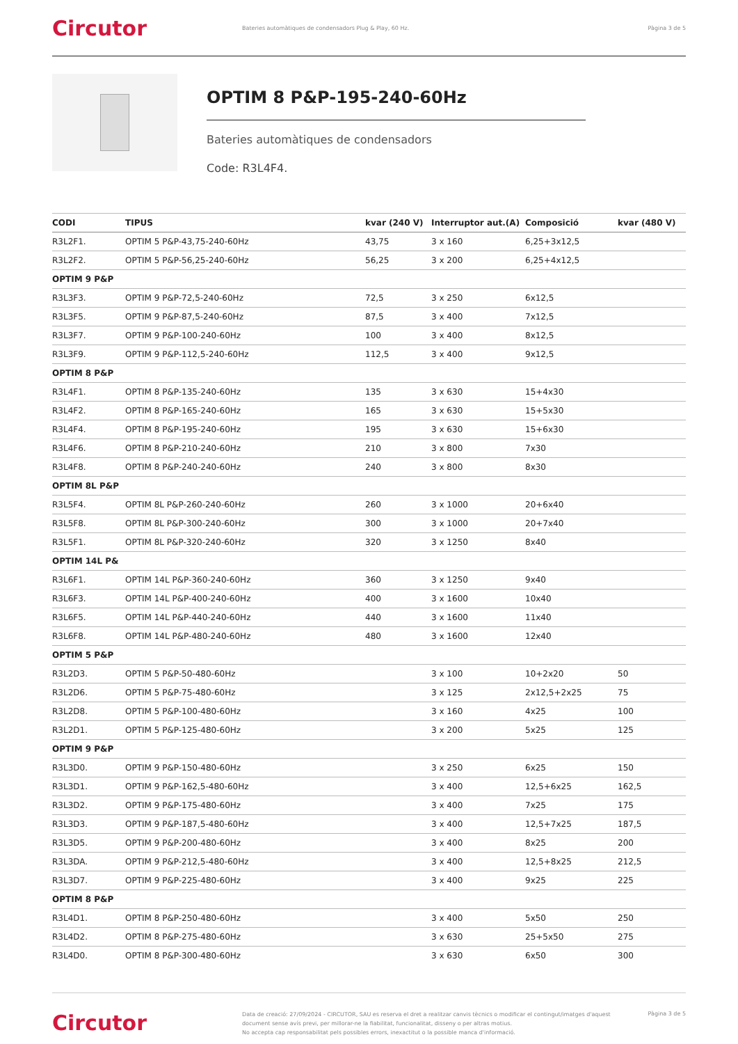Circutor
Bateries automàtiques de condensadors Plug & Play, 60 Hz.
Pàgina 3 de 5
OPTIM 8 P&P-195-240-60Hz
Bateries automàtiques de condensadors
Code: R3L4F4.
| CODI | TIPUS | kvar (240 V) | Interruptor aut.(A) | Composició | kvar (480 V) |
| --- | --- | --- | --- | --- | --- |
| R3L2F1. | OPTIM 5 P&P-43,75-240-60Hz | 43,75 | 3 x 160 | 6,25+3x12,5 | |
| R3L2F2. | OPTIM 5 P&P-56,25-240-60Hz | 56,25 | 3 x 200 | 6,25+4x12,5 | |
| OPTIM 9 P&P | | | | | |
| R3L3F3. | OPTIM 9 P&P-72,5-240-60Hz | 72,5 | 3 x 250 | 6x12,5 | |
| R3L3F5. | OPTIM 9 P&P-87,5-240-60Hz | 87,5 | 3 x 400 | 7x12,5 | |
| R3L3F7. | OPTIM 9 P&P-100-240-60Hz | 100 | 3 x 400 | 8x12,5 | |
| R3L3F9. | OPTIM 9 P&P-112,5-240-60Hz | 112,5 | 3 x 400 | 9x12,5 | |
| OPTIM 8 P&P | | | | | |
| R3L4F1. | OPTIM 8 P&P-135-240-60Hz | 135 | 3 x 630 | 15+4x30 | |
| R3L4F2. | OPTIM 8 P&P-165-240-60Hz | 165 | 3 x 630 | 15+5x30 | |
| R3L4F4. | OPTIM 8 P&P-195-240-60Hz | 195 | 3 x 630 | 15+6x30 | |
| R3L4F6. | OPTIM 8 P&P-210-240-60Hz | 210 | 3 x 800 | 7x30 | |
| R3L4F8. | OPTIM 8 P&P-240-240-60Hz | 240 | 3 x 800 | 8x30 | |
| OPTIM 8L P&P | | | | | |
| R3L5F4. | OPTIM 8L P&P-260-240-60Hz | 260 | 3 x 1000 | 20+6x40 | |
| R3L5F8. | OPTIM 8L P&P-300-240-60Hz | 300 | 3 x 1000 | 20+7x40 | |
| R3L5F1. | OPTIM 8L P&P-320-240-60Hz | 320 | 3 x 1250 | 8x40 | |
| OPTIM 14L P& | | | | | |
| R3L6F1. | OPTIM 14L P&P-360-240-60Hz | 360 | 3 x 1250 | 9x40 | |
| R3L6F3. | OPTIM 14L P&P-400-240-60Hz | 400 | 3 x 1600 | 10x40 | |
| R3L6F5. | OPTIM 14L P&P-440-240-60Hz | 440 | 3 x 1600 | 11x40 | |
| R3L6F8. | OPTIM 14L P&P-480-240-60Hz | 480 | 3 x 1600 | 12x40 | |
| OPTIM 5 P&P | | | | | |
| R3L2D3. | OPTIM 5 P&P-50-480-60Hz | | 3 x 100 | 10+2x20 | 50 |
| R3L2D6. | OPTIM 5 P&P-75-480-60Hz | | 3 x 125 | 2x12,5+2x25 | 75 |
| R3L2D8. | OPTIM 5 P&P-100-480-60Hz | | 3 x 160 | 4x25 | 100 |
| R3L2D1. | OPTIM 5 P&P-125-480-60Hz | | 3 x 200 | 5x25 | 125 |
| OPTIM 9 P&P | | | | | |
| R3L3D0. | OPTIM 9 P&P-150-480-60Hz | | 3 x 250 | 6x25 | 150 |
| R3L3D1. | OPTIM 9 P&P-162,5-480-60Hz | | 3 x 400 | 12,5+6x25 | 162,5 |
| R3L3D2. | OPTIM 9 P&P-175-480-60Hz | | 3 x 400 | 7x25 | 175 |
| R3L3D3. | OPTIM 9 P&P-187,5-480-60Hz | | 3 x 400 | 12,5+7x25 | 187,5 |
| R3L3D5. | OPTIM 9 P&P-200-480-60Hz | | 3 x 400 | 8x25 | 200 |
| R3L3DA. | OPTIM 9 P&P-212,5-480-60Hz | | 3 x 400 | 12,5+8x25 | 212,5 |
| R3L3D7. | OPTIM 9 P&P-225-480-60Hz | | 3 x 400 | 9x25 | 225 |
| OPTIM 8 P&P | | | | | |
| R3L4D1. | OPTIM 8 P&P-250-480-60Hz | | 3 x 400 | 5x50 | 250 |
| R3L4D2. | OPTIM 8 P&P-275-480-60Hz | | 3 x 630 | 25+5x50 | 275 |
| R3L4D0. | OPTIM 8 P&P-300-480-60Hz | | 3 x 630 | 6x50 | 300 |
Circutor
Data de creació: 27/09/2024 - CIRCUTOR, SAU es reserva el dret a realitzar canvis tècnics o modificar el contingut/imatges d'aquest document sense avís previ, per millorar-ne la fiabilitat, funcionalitat, disseny o per altras motius.
No accepta cap responsabilitat pels possibles errors, inexactitut o la possible manca d'informació.
Pàgina 3 de 5